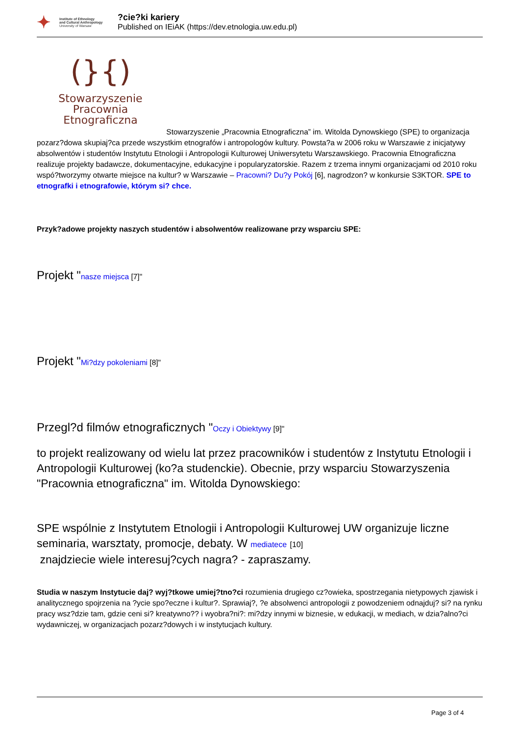✦
Institute of Ethnology
and Cultural Anthropology
University of Warsaw
?cie?ki kariery
Published on IEiAK (https://dev.etnologia.uw.edu.pl)
(}{)
Stowarzyszenie
Pracownia Etnograficzna Stowarzyszenie „Pracownia Etnograficzna” im. Witolda Dynowskiego (SPE) to organizacja pozarz?dowa skupiaj?ca przede wszystkim etnografów i antropologów kultury. Powsta?a w 2006 roku w Warszawie z inicjatywy absolwentów i studentów Instytutu Etnologii i Antropologii Kulturowej Uniwersytetu Warszawskiego. Pracownia Etnograficzna realizuje projekty badawcze, dokumentacyjne, edukacyjne i popularyzatorskie. Razem z trzema innymi organizacjami od 2010 roku wspó?tworzymy otwarte miejsce na kultur? w Warszawie – Pracowni? Du?y Pokój [6], nagrodzon? w konkursie S3KTOR. SPE to etnografki i etnografowie, którym si? chce.
Przyk?adowe projekty naszych studentów i absolwentów realizowane przy wsparciu SPE:
Projekt "nasze miejsca [7]"
Projekt "Mi?dzy pokoleniami [8]"
Przegl?d filmów etnograficznych "Oczy i Obiektywy [9]"
to projekt realizowany od wielu lat przez pracowników i studentów z Instytutu Etnologii i Antropologii Kulturowej (ko?a studenckie). Obecnie, przy wsparciu Stowarzyszenia "Pracownia etnograficzna" im. Witolda Dynowskiego:
SPE wspólnie z Instytutem Etnologii i Antropologii Kulturowej UW organizuje liczne seminaria, warsztaty, promocje, debaty. W mediatece [10]
znajdziecie wiele interesuj?cych nagra? - zapraszamy.
Studia w naszym Instytucie daj? wyj?tkowe umiej?tno?ci rozumienia drugiego cz?owieka, spostrzegania nietypowych zjawisk i analitycznego spojrzenia na ?ycie spo?eczne i kultur?. Sprawiaj?, ?e absolwenci antropologii z powodzeniem odnajduj? si? na rynku pracy wsz?dzie tam, gdzie ceni si? kreatywno?? i wyobra?ni?: mi?dzy innymi w biznesie, w edukacji, w mediach, w dzia?alno?ci wydawniczej, w organizacjach pozarz?dowych i w instytucjach kultury.
Page 3 of 4